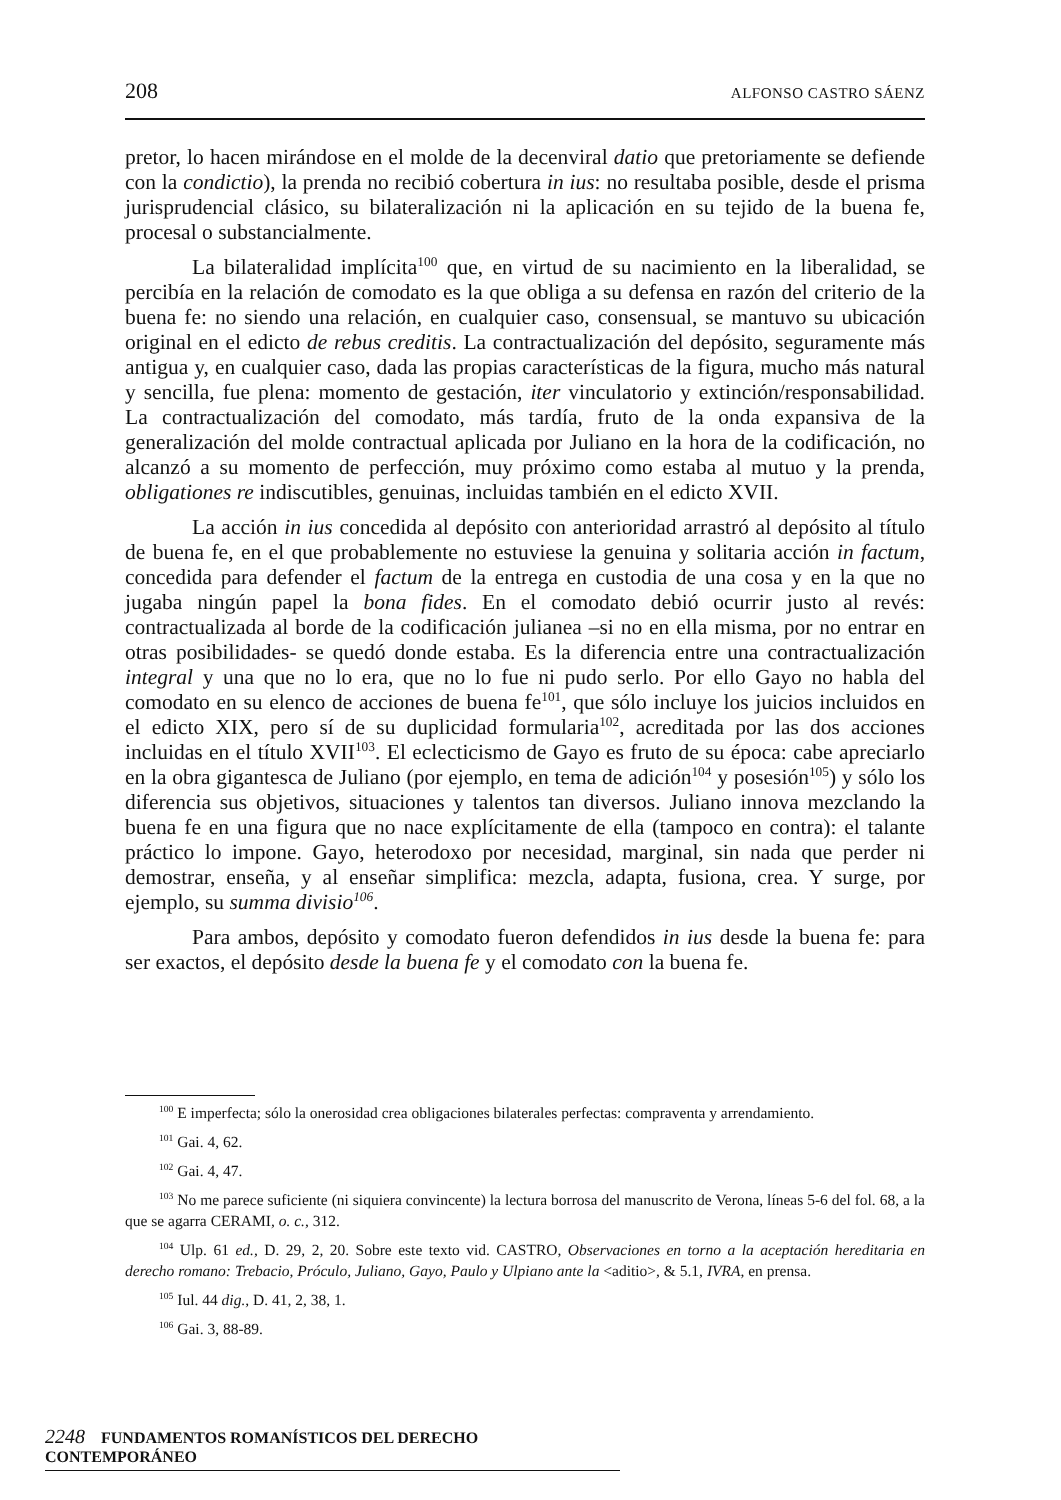208 ALFONSO CASTRO SÁENZ
pretor, lo hacen mirándose en el molde de la decenviral datio que pretoriamente se defiende con la condictio), la prenda no recibió cobertura in ius: no resultaba posible, desde el prisma jurisprudencial clásico, su bilateralización ni la aplicación en su tejido de la buena fe, procesal o substancialmente.
La bilateralidad implícita<sup>100</sup> que, en virtud de su nacimiento en la liberalidad, se percibía en la relación de comodato es la que obliga a su defensa en razón del criterio de la buena fe: no siendo una relación, en cualquier caso, consensual, se mantuvo su ubicación original en el edicto de rebus creditis. La contractualización del depósito, seguramente más antigua y, en cualquier caso, dada las propias características de la figura, mucho más natural y sencilla, fue plena: momento de gestación, iter vinculatorio y extinción/responsabilidad. La contractualización del comodato, más tardía, fruto de la onda expansiva de la generalización del molde contractual aplicada por Juliano en la hora de la codificación, no alcanzó a su momento de perfección, muy próximo como estaba al mutuo y la prenda, obligationes re indiscutibles, genuinas, incluidas también en el edicto XVII.
La acción in ius concedida al depósito con anterioridad arrastró al depósito al título de buena fe, en el que probablemente no estuviese la genuina y solitaria acción in factum, concedida para defender el factum de la entrega en custodia de una cosa y en la que no jugaba ningún papel la bona fides. En el comodato debió ocurrir justo al revés: contractualizada al borde de la codificación julianea –si no en ella misma, por no entrar en otras posibilidades- se quedó donde estaba. Es la diferencia entre una contractualización integral y una que no lo era, que no lo fue ni pudo serlo. Por ello Gayo no habla del comodato en su elenco de acciones de buena fe<sup>101</sup>, que sólo incluye los juicios incluidos en el edicto XIX, pero sí de su duplicidad formularia<sup>102</sup>, acreditada por las dos acciones incluidas en el título XVII<sup>103</sup>. El eclecticismo de Gayo es fruto de su época: cabe apreciarlo en la obra gigantesca de Juliano (por ejemplo, en tema de adición<sup>104</sup> y posesión<sup>105</sup>) y sólo los diferencia sus objetivos, situaciones y talentos tan diversos. Juliano innova mezclando la buena fe en una figura que no nace explícitamente de ella (tampoco en contra): el talante práctico lo impone. Gayo, heterodoxo por necesidad, marginal, sin nada que perder ni demostrar, enseña, y al enseñar simplifica: mezcla, adapta, fusiona, crea. Y surge, por ejemplo, su summa divisio<sup>106</sup>.
Para ambos, depósito y comodato fueron defendidos in ius desde la buena fe: para ser exactos, el depósito desde la buena fe y el comodato con la buena fe.
<sup>100</sup> E imperfecta; sólo la onerosidad crea obligaciones bilaterales perfectas: compraventa y arrendamiento.
<sup>101</sup> Gai. 4, 62.
<sup>102</sup> Gai. 4, 47.
<sup>103</sup> No me parece suficiente (ni siquiera convincente) la lectura borrosa del manuscrito de Verona, líneas 5-6 del fol. 68, a la que se agarra CERAMI, o. c., 312.
<sup>104</sup> Ulp. 61 ed., D. 29, 2, 20. Sobre este texto vid. CASTRO, Observaciones en torno a la aceptación hereditaria en derecho romano: Trebacio, Próculo, Juliano, Gayo, Paulo y Ulpiano ante la <aditio>, & 5.1, IVRA, en prensa.
<sup>105</sup> Iul. 44 dig., D. 41, 2, 38, 1.
<sup>106</sup> Gai. 3, 88-89.
2248 FUNDAMENTOS ROMANÍSTICOS DEL DERECHO CONTEMPORÁNEO